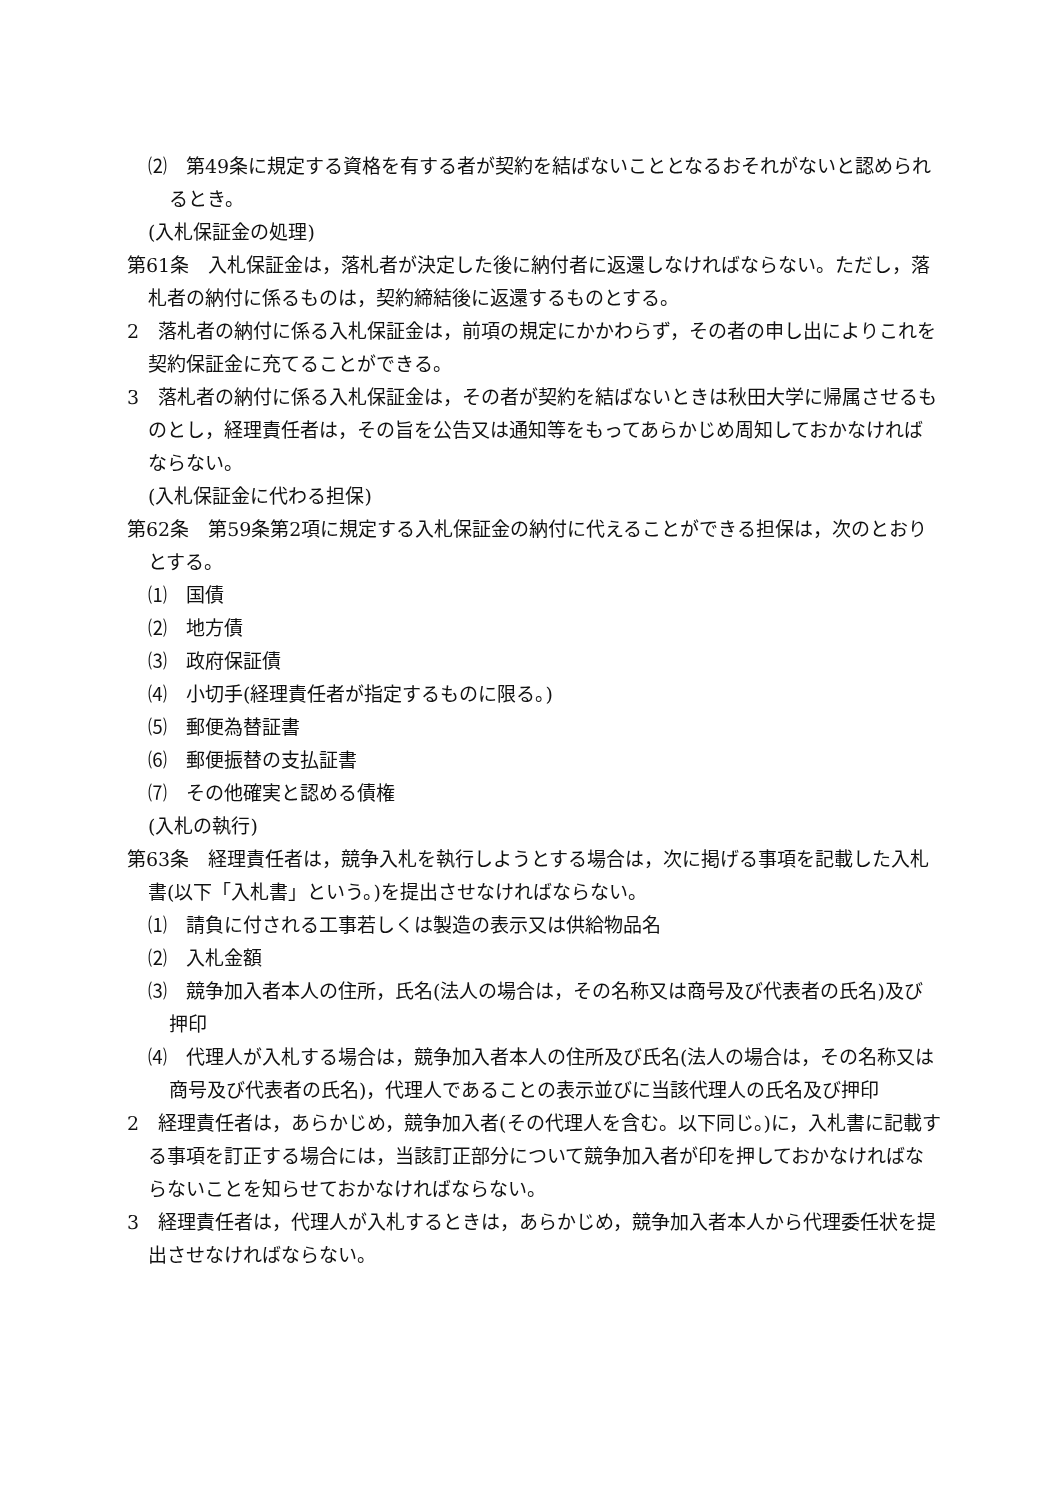⑵　第49条に規定する資格を有する者が契約を結ばないこととなるおそれがないと認められるとき。
(入札保証金の処理)
第61条　入札保証金は，落札者が決定した後に納付者に返還しなければならない。ただし，落札者の納付に係るものは，契約締結後に返還するものとする。
2　落札者の納付に係る入札保証金は，前項の規定にかかわらず，その者の申し出によりこれを契約保証金に充てることができる。
3　落札者の納付に係る入札保証金は，その者が契約を結ばないときは秋田大学に帰属させるものとし，経理責任者は，その旨を公告又は通知等をもってあらかじめ周知しておかなければならない。
(入札保証金に代わる担保)
第62条　第59条第2項に規定する入札保証金の納付に代えることができる担保は，次のとおりとする。
⑴　国債
⑵　地方債
⑶　政府保証債
⑷　小切手(経理責任者が指定するものに限る。)
⑸　郵便為替証書
⑹　郵便振替の支払証書
⑺　その他確実と認める債権
(入札の執行)
第63条　経理責任者は，競争入札を執行しようとする場合は，次に掲げる事項を記載した入札書(以下「入札書」という。)を提出させなければならない。
⑴　請負に付される工事若しくは製造の表示又は供給物品名
⑵　入札金額
⑶　競争加入者本人の住所，氏名(法人の場合は，その名称又は商号及び代表者の氏名)及び押印
⑷　代理人が入札する場合は，競争加入者本人の住所及び氏名(法人の場合は，その名称又は商号及び代表者の氏名)，代理人であることの表示並びに当該代理人の氏名及び押印
2　経理責任者は，あらかじめ，競争加入者(その代理人を含む。以下同じ。)に，入札書に記載する事項を訂正する場合には，当該訂正部分について競争加入者が印を押しておかなければならないことを知らせておかなければならない。
3　経理責任者は，代理人が入札するときは，あらかじめ，競争加入者本人から代理委任状を提出させなければならない。